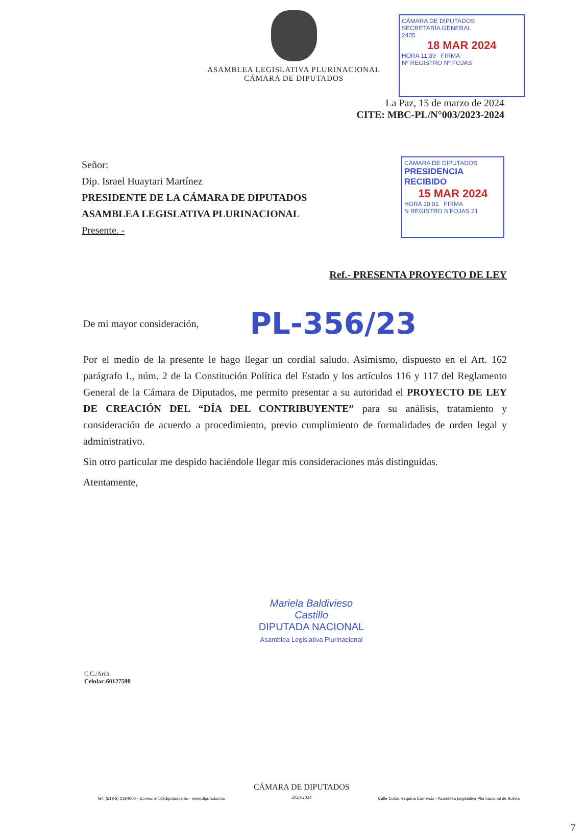ASAMBLEA LEGISLATIVA PLURINACIONAL
CÁMARA DE DIPUTADOS
CÁMARA DE DIPUTADOS
SECRETARÍA GENERAL
2405
18 MAR 2024
HORA 11:39 FIRMA
Nº REGISTRO Nº FOJAS
La Paz, 15 de marzo de 2024
CITE: MBC-PL/N°003/2023-2024
Señor:
Dip. Israel Huaytari Martínez
PRESIDENTE DE LA CÁMARA DE DIPUTADOS
ASAMBLEA LEGISLATIVA PLURINACIONAL
Presente. -
CÁMARA DE DIPUTADOS
PRESIDENCIA
RECIBIDO
15 MAR 2024
HORA 10:01 FIRMA
N REGISTRO N'FOJAS 21
Ref.- PRESENTA PROYECTO DE LEY
De mi mayor consideración, PL-356/23
Por el medio de la presente le hago llegar un cordial saludo. Asimismo, dispuesto en el Art. 162 parágrafo I., núm. 2 de la Constitución Política del Estado y los artículos 116 y 117 del Reglamento General de la Cámara de Diputados, me permito presentar a su autoridad el PROYECTO DE LEY DE CREACIÓN DEL “DÍA DEL CONTRIBUYENTE” para su análisis, tratamiento y consideración de acuerdo a procedimiento, previo cumplimiento de formalidades de orden legal y administrativo.
Sin otro particular me despido haciéndole llegar mis consideraciones más distinguidas.
Atentamente,
Mariela Baldivieso Castillo
DIPUTADA NACIONAL
Asamblea Legislativa Plurinacional
C.C./Arch.
Celular:60127590
Telf: (519-2) 2184600 - Correo: info@diputados.bo - www.diputados.bo CÁMARA DE DIPUTADOS
2023-2024 Calle Colón, esquina Comercio - Asamblea Legislativa Plurinacional de Bolivia
7